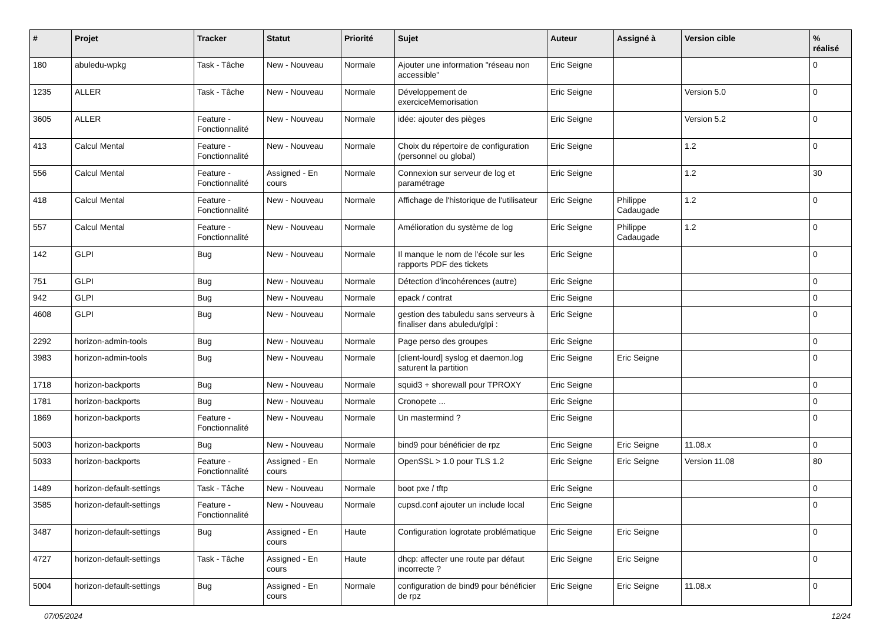| # | Projet | Tracker | Statut | Priorité | Sujet | Auteur | Assigné à | Version cible | % réalisé |
| --- | --- | --- | --- | --- | --- | --- | --- | --- | --- |
| 180 | abuledu-wpkg | Task - Tâche | New - Nouveau | Normale | Ajouter une information "réseau non accessible" | Eric Seigne | | | 0 |
| 1235 | ALLER | Task - Tâche | New - Nouveau | Normale | Développement de exerciceMemorisation | Eric Seigne | | Version 5.0 | 0 |
| 3605 | ALLER | Feature - Fonctionnalité | New - Nouveau | Normale | idée: ajouter des pièges | Eric Seigne | | Version 5.2 | 0 |
| 413 | Calcul Mental | Feature - Fonctionnalité | New - Nouveau | Normale | Choix du répertoire de configuration (personnel ou global) | Eric Seigne | | 1.2 | 0 |
| 556 | Calcul Mental | Feature - Fonctionnalité | Assigned - En cours | Normale | Connexion sur serveur de log et paramétrage | Eric Seigne | | 1.2 | 30 |
| 418 | Calcul Mental | Feature - Fonctionnalité | New - Nouveau | Normale | Affichage de l'historique de l'utilisateur | Eric Seigne | Philippe Cadaugade | 1.2 | 0 |
| 557 | Calcul Mental | Feature - Fonctionnalité | New - Nouveau | Normale | Amélioration du système de log | Eric Seigne | Philippe Cadaugade | 1.2 | 0 |
| 142 | GLPI | Bug | New - Nouveau | Normale | Il manque le nom de l'école sur les rapports PDF des tickets | Eric Seigne | | | 0 |
| 751 | GLPI | Bug | New - Nouveau | Normale | Détection d'incohérences (autre) | Eric Seigne | | | 0 |
| 942 | GLPI | Bug | New - Nouveau | Normale | epack / contrat | Eric Seigne | | | 0 |
| 4608 | GLPI | Bug | New - Nouveau | Normale | gestion des tabuledu sans serveurs à finaliser dans abuledu/glpi : | Eric Seigne | | | 0 |
| 2292 | horizon-admin-tools | Bug | New - Nouveau | Normale | Page perso des groupes | Eric Seigne | | | 0 |
| 3983 | horizon-admin-tools | Bug | New - Nouveau | Normale | [client-lourd] syslog et daemon.log saturent la partition | Eric Seigne | Eric Seigne | | 0 |
| 1718 | horizon-backports | Bug | New - Nouveau | Normale | squid3 + shorewall pour TPROXY | Eric Seigne | | | 0 |
| 1781 | horizon-backports | Bug | New - Nouveau | Normale | Cronopete ... | Eric Seigne | | | 0 |
| 1869 | horizon-backports | Feature - Fonctionnalité | New - Nouveau | Normale | Un mastermind ? | Eric Seigne | | | 0 |
| 5003 | horizon-backports | Bug | New - Nouveau | Normale | bind9 pour bénéficier de rpz | Eric Seigne | Eric Seigne | 11.08.x | 0 |
| 5033 | horizon-backports | Feature - Fonctionnalité | Assigned - En cours | Normale | OpenSSL > 1.0 pour TLS 1.2 | Eric Seigne | Eric Seigne | Version 11.08 | 80 |
| 1489 | horizon-default-settings | Task - Tâche | New - Nouveau | Normale | boot pxe / tftp | Eric Seigne | | | 0 |
| 3585 | horizon-default-settings | Feature - Fonctionnalité | New - Nouveau | Normale | cupsd.conf ajouter un include local | Eric Seigne | | | 0 |
| 3487 | horizon-default-settings | Bug | Assigned - En cours | Haute | Configuration logrotate problématique | Eric Seigne | Eric Seigne | | 0 |
| 4727 | horizon-default-settings | Task - Tâche | Assigned - En cours | Haute | dhcp: affecter une route par défaut incorrecte ? | Eric Seigne | Eric Seigne | | 0 |
| 5004 | horizon-default-settings | Bug | Assigned - En cours | Normale | configuration de bind9 pour bénéficier de rpz | Eric Seigne | Eric Seigne | 11.08.x | 0 |
07/05/2024 12/24